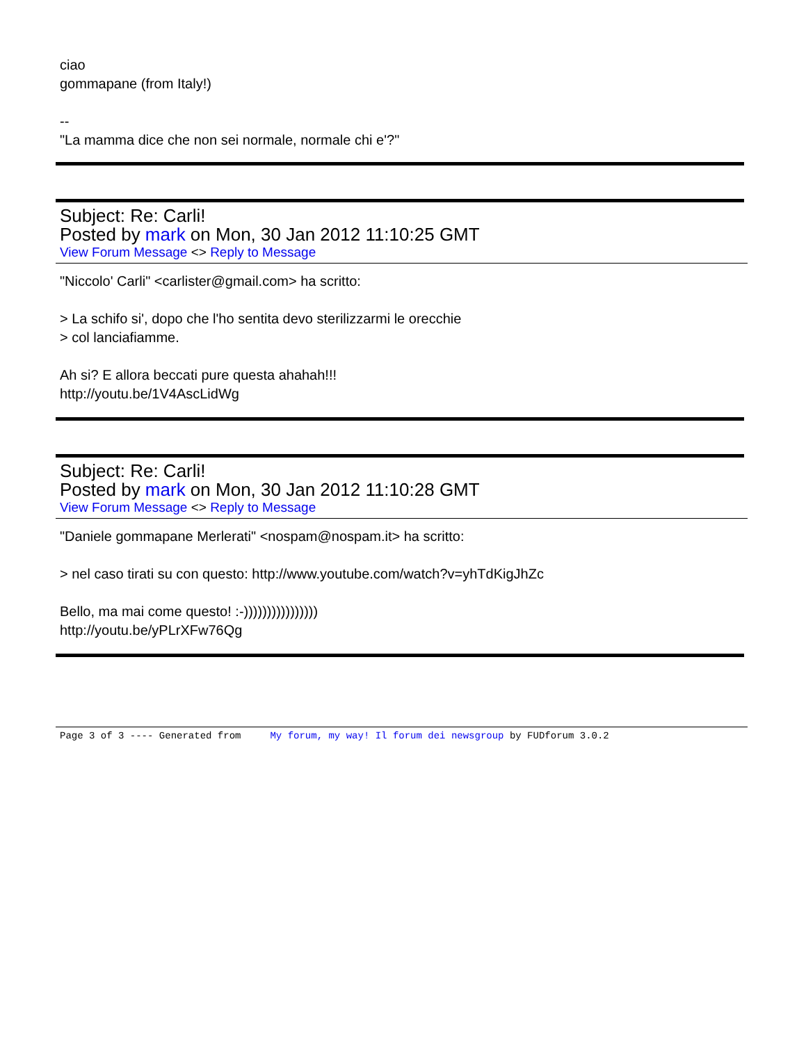ciao
gommapane (from Italy!)
--
"La mamma dice che non sei normale, normale chi e'?"
Subject: Re: Carli!
Posted by mark on Mon, 30 Jan 2012 11:10:25 GMT
View Forum Message <> Reply to Message
"Niccolo' Carli" <carlister@gmail.com> ha scritto:
> La schifo si', dopo che l'ho sentita devo sterilizzarmi le orecchie
> col lanciafiamme.
Ah si? E allora beccati pure questa ahahah!!!
http://youtu.be/1V4AscLidWg
Subject: Re: Carli!
Posted by mark on Mon, 30 Jan 2012 11:10:28 GMT
View Forum Message <> Reply to Message
"Daniele gommapane Merlerati" <nospam@nospam.it> ha scritto:
> nel caso tirati su con questo: http://www.youtube.com/watch?v=yhTdKigJhZc
Bello, ma mai come questo! :-))))))))))))))))
http://youtu.be/yPLrXFw76Qg
Page 3 of 3 ---- Generated from My forum, my way! Il forum dei newsgroup by FUDforum 3.0.2